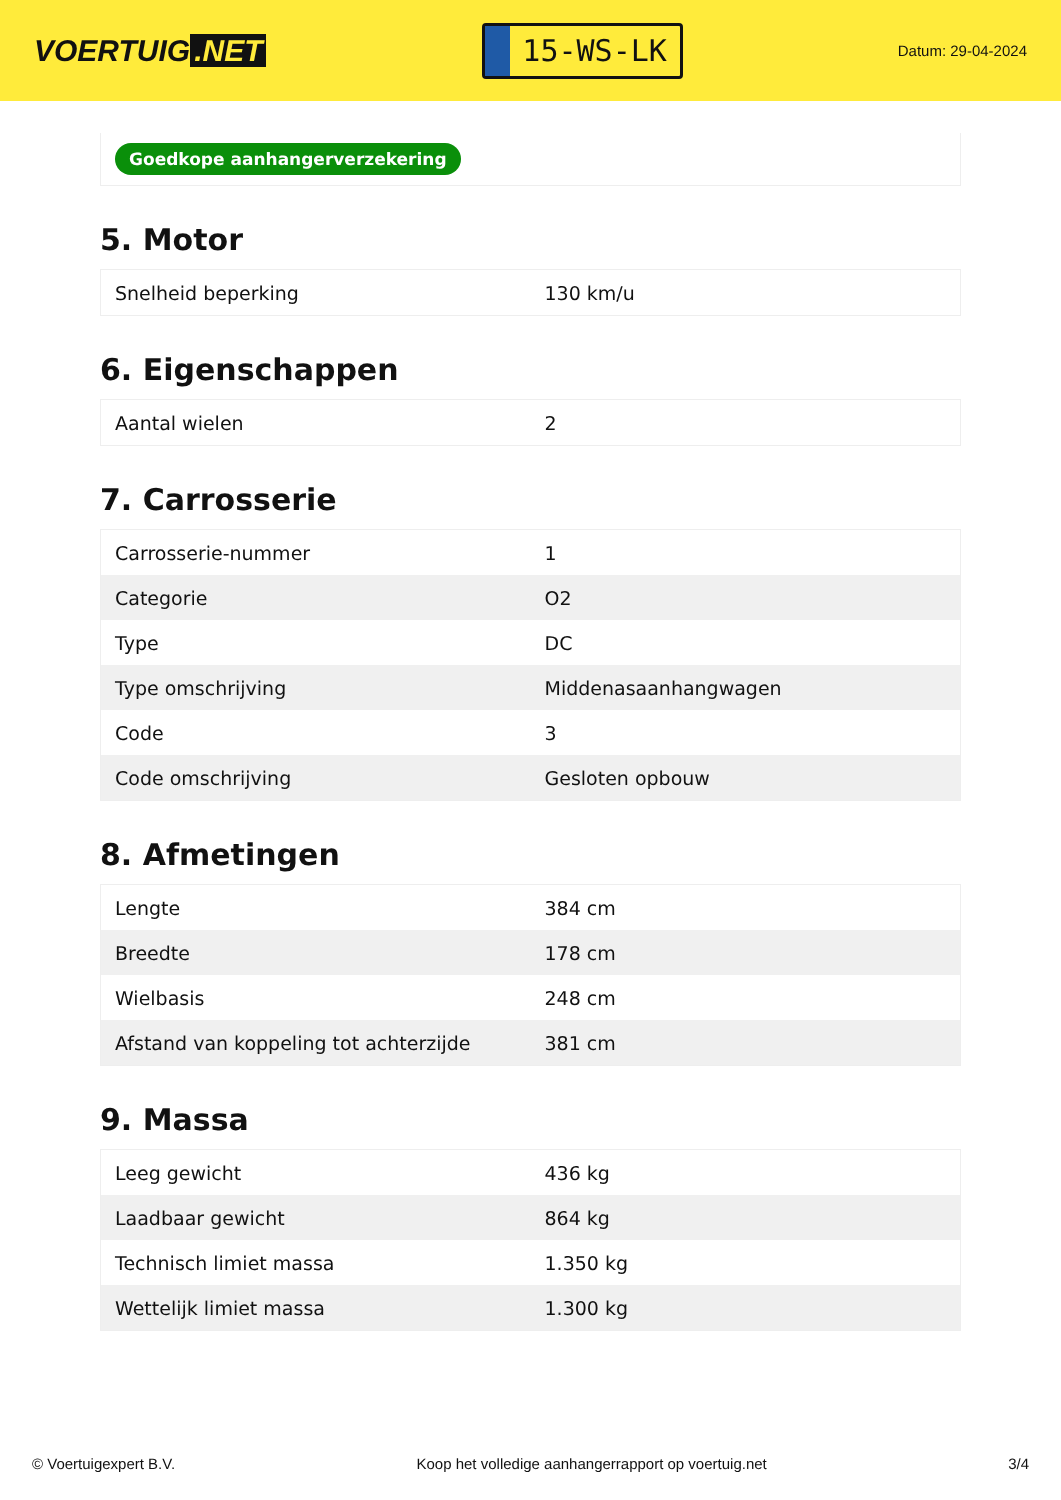VOERTUIG.NET
15-WS-LK
Datum: 29-04-2024
Goedkope aanhangerverzekering
5. Motor
| Snelheid beperking | 130 km/u |
6. Eigenschappen
| Aantal wielen | 2 |
7. Carrosserie
| Carrosserie-nummer | 1 |
| Categorie | O2 |
| Type | DC |
| Type omschrijving | Middenasaanhangwagen |
| Code | 3 |
| Code omschrijving | Gesloten opbouw |
8. Afmetingen
| Lengte | 384 cm |
| Breedte | 178 cm |
| Wielbasis | 248 cm |
| Afstand van koppeling tot achterzijde | 381 cm |
9. Massa
| Leeg gewicht | 436 kg |
| Laadbaar gewicht | 864 kg |
| Technisch limiet massa | 1.350 kg |
| Wettelijk limiet massa | 1.300 kg |
© Voertuigexpert B.V. Koop het volledige aanhangerrapport op voertuig.net 3/4